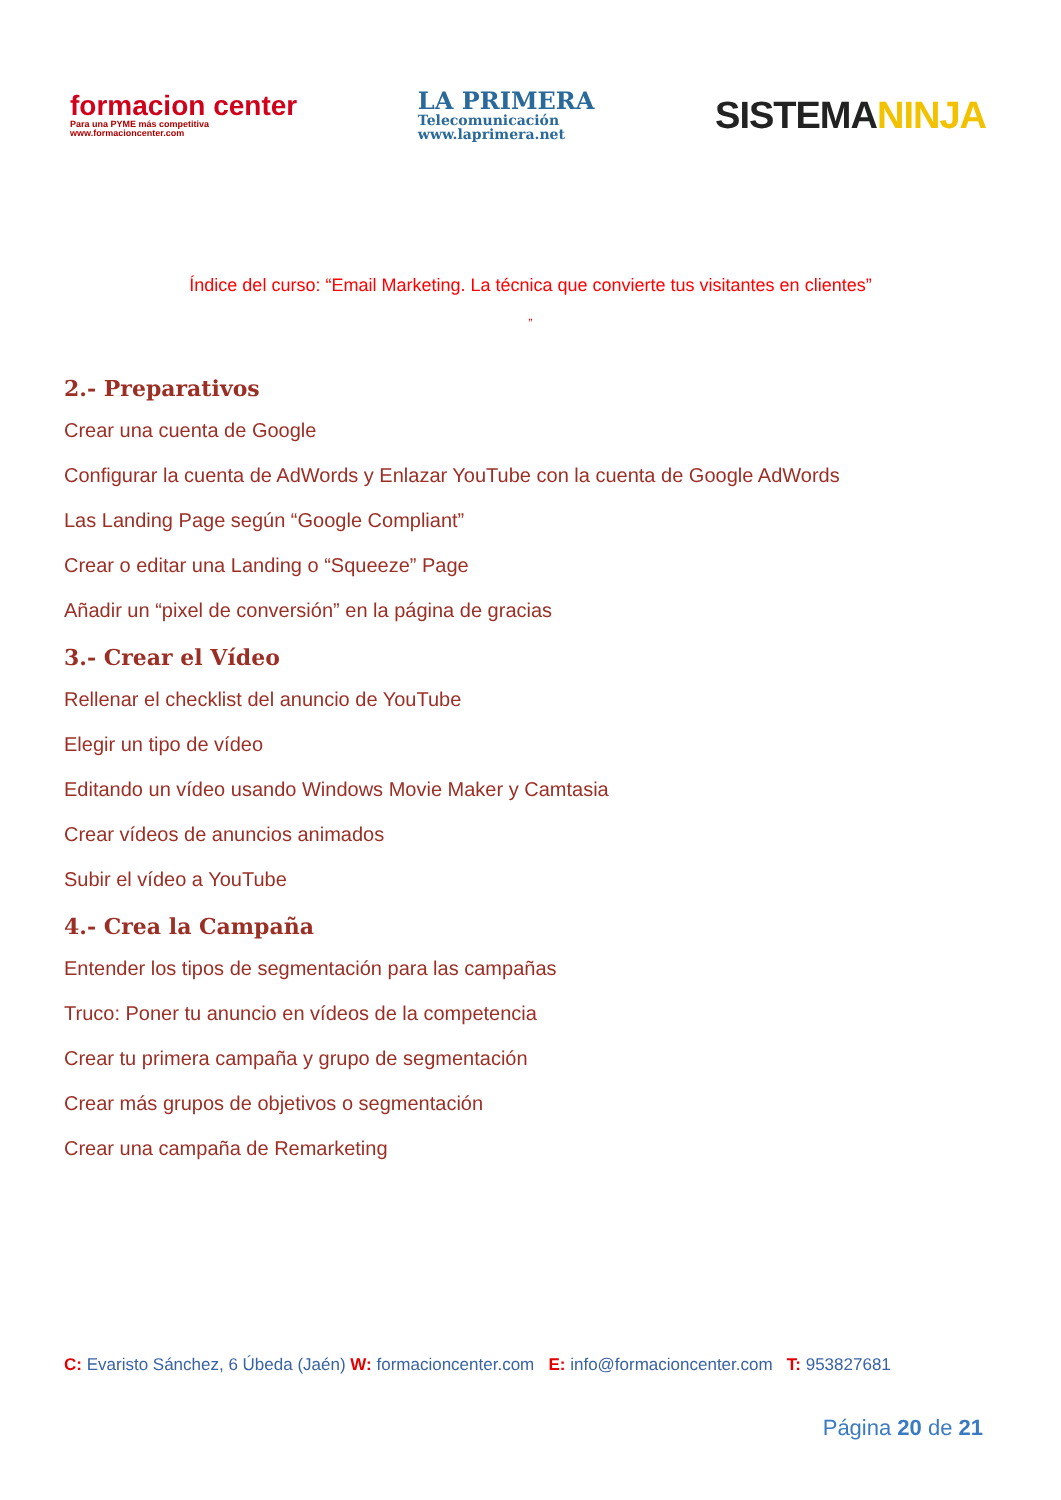formacion center
Para una PYME más competitiva
www.formacioncenter.com
LA PRIMERA
Telecomunicación
www.laprimera.net
SISTEMANINJA
Índice del curso: “Email Marketing. La técnica que convierte tus visitantes en clientes”
”
2.- Preparativos
Crear una cuenta de Google
Configurar la cuenta de AdWords y Enlazar YouTube con la cuenta de Google AdWords
Las Landing Page según “Google Compliant”
Crear o editar una Landing o “Squeeze” Page
Añadir un “pixel de conversión” en la página de gracias
3.- Crear el Vídeo
Rellenar el checklist del anuncio de YouTube
Elegir un tipo de vídeo
Editando un vídeo usando Windows Movie Maker y Camtasia
Crear vídeos de anuncios animados
Subir el vídeo a YouTube
4.- Crea la Campaña
Entender los tipos de segmentación para las campañas
Truco: Poner tu anuncio en vídeos de la competencia
Crear tu primera campaña y grupo de segmentación
Crear más grupos de objetivos o segmentación
Crear una campaña de Remarketing
C: Evaristo Sánchez, 6 Úbeda (Jaén) W: formacioncenter.com E: info@formacioncenter.com T: 953827681
Página 20 de 21